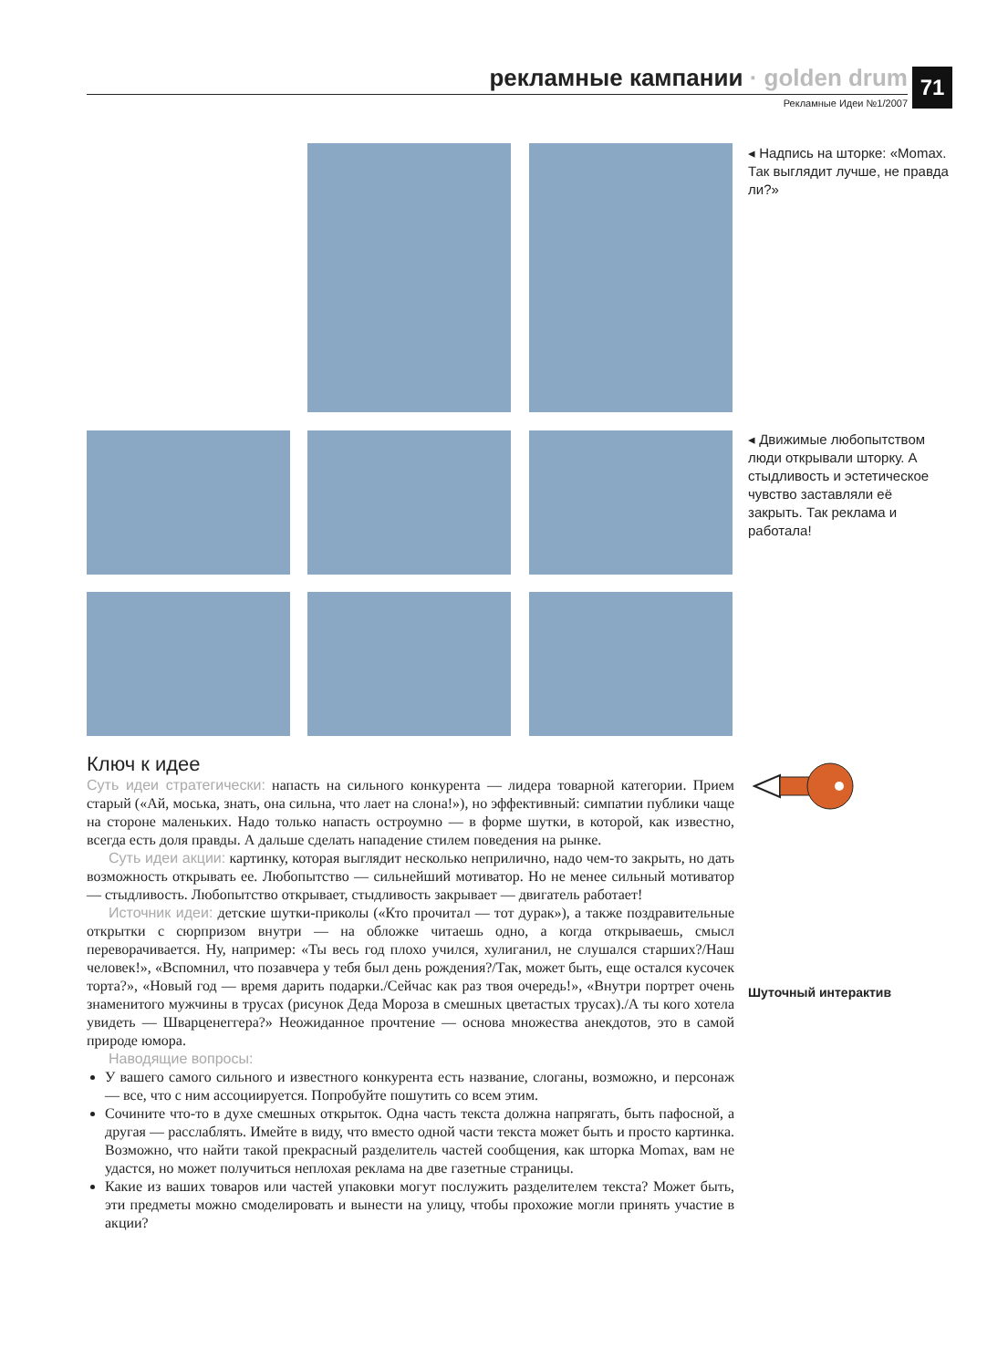рекламные кампании · golden drum
Рекламные Идеи №1/2007
71
◂ Надпись на шторке: «Momax. Так выглядит лучше, не правда ли?»
◂ Движимые любопытством люди открывали шторку. А стыдливость и эстетическое чувство заставляли её закрыть. Так реклама и работала!
Ключ к идее
Суть идеи стратегически: напасть на сильного конкурента — лидера товарной категории. Прием старый («Ай, моська, знать, она сильна, что лает на слона!»), но эффективный: симпатии публики чаще на стороне маленьких. Надо только напасть остроумно — в форме шутки, в которой, как известно, всегда есть доля правды. А дальше сделать нападение стилем поведения на рынке.
Суть идеи акции: картинку, которая выглядит несколько неприлично, надо чем-то закрыть, но дать возможность открывать ее. Любопытство — сильнейший мотиватор. Но не менее сильный мотиватор — стыдливость. Любопытство открывает, стыдливость закрывает — двигатель работает!
Источник идеи: детские шутки-приколы («Кто прочитал — тот дурак»), а также поздравительные открытки с сюрпризом внутри — на обложке читаешь одно, а когда открываешь, смысл переворачивается. Ну, например: «Ты весь год плохо учился, хулиганил, не слушался старших?/Наш человек!», «Вспомнил, что позавчера у тебя был день рождения?/Так, может быть, еще остался кусочек торта?», «Новый год — время дарить подарки./Сейчас как раз твоя очередь!», «Внутри портрет очень знаменитого мужчины в трусах (рисунок Деда Мороза в смешных цветастых трусах)./А ты кого хотела увидеть — Шварценеггера?» Неожиданное прочтение — основа множества анекдотов, это в самой природе юмора.
Наводящие вопросы:
У вашего самого сильного и известного конкурента есть название, слоганы, возможно, и персонаж — все, что с ним ассоциируется. Попробуйте пошутить со всем этим.
Сочините что-то в духе смешных открыток. Одна часть текста должна напрягать, быть пафосной, а другая — расслаблять. Имейте в виду, что вместо одной части текста может быть и просто картинка. Возможно, что найти такой прекрасный разделитель частей сообщения, как шторка Momax, вам не удастся, но может получиться неплохая реклама на две газетные страницы.
Какие из ваших товаров или частей упаковки могут послужить разделителем текста? Может быть, эти предметы можно смоделировать и вынести на улицу, чтобы прохожие могли принять участие в акции?
Шуточный интерактив